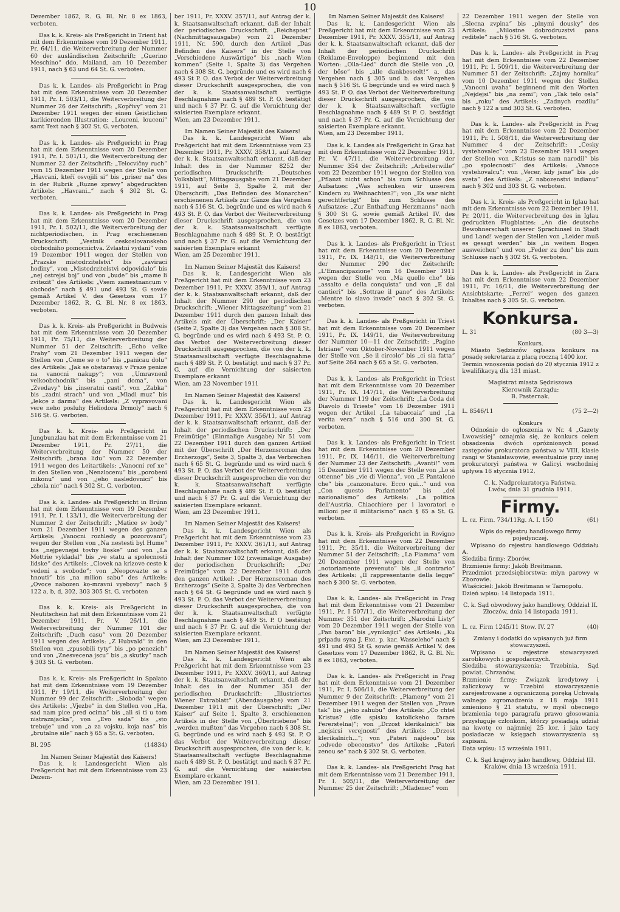10
Dezember 1862, R. G. Bl. Nr. 8 ex 1863, verboten.
Das k. k. Kreis- als Preßgericht in Trient hat mit dem Erkenntnisse vom 19 Dezember 1911, Pr. 64/11, die Weiterverbreitung der Nummer 60 der ausländischen Zeitschrift: „Guerino Meschino“ ddo. Mailand, am 10 Dezember 1911, nach § 63 und 64 St. G. verboten.
Das k. k. Landes- als Preßgericht in Prag hat mit dem Erkenntnisse vom 20 Dezember 1911, Pr. I. 503/11, die Weiterverbreitung der Nummer 26 der Zeitschrift: „Kopřivy“ vom 21 Dezember 1911 wegen der einen Geistlichen karikierenden Illustration: „Louceni, louceni“ samt Text nach § 302 St. G. verboten.
Das k. k. Landes- als Preßgericht in Prag hat mit dem Erkenntnisse vom 20 Dezember 1911, Pr. I. 501/11, die Weiterverbreitung der Nummer 22 der Zeitschrift: „Telocvičny ruch“ vom 15 Dezember 1911 wegen der Stelle von „Havrani, kteří osvojili si“ bis „priser na“ des in der Rubrik „Ruzne zpravy“ abgedruckten Artikels: „Havrani..“ nach § 302 St. G. verboten.
Das k. k. Landes- als Preßgericht in Prag hat mit dem Erkenntnisse vom 20 Dezember 1911, Pr. I. 502/11, die Weiterverbreitung der nichtperiodischen, in Prag erschienenen Druckschrift: „Vestnik ceskoslovanskeho obchodniho pomocnictva. Zvlastni vydani“ vom 19 Dezember 1911 wegen der Stellen von „Prazske mistodrzitelstvi“ bis „zaviraci hodiny“, von „Mistodrzitelstvi odpovidalo“ bis „nej ostrejsi boj“ und von „bude“ bis „mame li zvitezit“ des Artikels: „Vsem zamestnancum v obchode“ nach § 491 und 493 St. G sowie gemäß Artikel V. des Gesetzes vom 17 Dezember 1862, R. G. Bl. Nr. 8 ex 1863, verboten.
Das k. k. Kreis- als Preßgericht in Budweis hat mit dem Erkenntnisse vom 20 Dezember 1911, Pr. 75/11, die Weiterverbreitung der Nummer 51 der Zeitschrift: „Echo velke Prahy“ vom 21 Dezember 1911 wegen der Stellen von „Ceme se o to“ bis „panicau dolu“ des Artikels: „Jak se obstaravaji v Praze penize na vanocni nakupy“; von „Umravnenl velkoobchodnik“ bis „pani doma“, von „Zvedavy“ bis „inseratni casti“, von „Zabka“ bis „zadni strach“ und von „Mladi muz“ bis „lekce z darma“ des Artikels: „Z vypravovani vere neho posluhy Heliodora Drmoly“ nach § 516 St. G. verboten.
Das k. k. Kreis- als Preßgericht in Jungbunzlau hat mit dem Erkenntnisse vom 21 Dezember 1911, Pr. 27/11, die Weiterverbreitung der Nummer 50 der Zeitschrift: „brana lidu“ vom 22 Dezember 1911 wegen des Leitartikels: „Vanocni ref xe“ in den Stellen von „Nenzlocenu“ bis „porobeni mikonu“ und von „jeho nasledovnici“ bis „zhola nic“ nach § 302 St. G. verboten.
Das k. k. Landes- als Preßgericht in Brünn hat mit dem Erkenntnisse vom 19 Dezember 1911, Pr. I. 133/11, die Weiterverbreitung der Nummer 2 der Zeitschrift: „Matice sv body“ vom 21 Dezember 1911 wegen des ganzen Artikels: „Vanocni rozhledy a pozorovani“; wegen der Stellen von „Na nestesti byl Hume“ bis „nejpevnejsi tovhy lioske“ und von „La Mettrie vykladal“ bis „ve statu a spolecnosti lidske“ des Artikels: „Clovek na krizove ceste k vedeni a svobode“; von „Neopovazte se s hnouti“ bis „na milion sabu“ des Artikels: „Ovoce nabozen ko-mravni vyebovy“ nach § 122 a, b, d, 302, 303 305 St. G. verboten
Das k. k. Kreis- als Preßgericht in Neutitschein hat mit dem Erkenntnisse vom 21 Dezember 1911, Pr. V. 26/11, die Weiterverbreitung der Nummer 101 der Zeitschrift: „Duch casu“ vom 20 Dezember 1911 wegen des Artikels: „Z Hubvald“ in den Stellen von „zpusobili tyty“ bis „po penezich“ und von „Znesvecena jscu“ bis „a skutky“ nach § 303 St. G. verboten.
Das k. k. Kreis- als Preßgericht in Spalato hat mit dem Erkenntnisse vom 19 Dezember 1911, Pr 19/11, die Weiterverbreitung der Nummer 99 der Zeitschrift: „Sloboda“ wegen des Artikels: „Vjezbe“ in den Stellen von „Ha, sad nam pice pred ocima“ bis „ali si ti u tom nistraznjacka“, von „Evo sada“ bis „sto trebuje“ und von „a za vojsku, koja nas“ bis „brutalne sile“ nach § 65 a St. G. verboten.
Bl. 295 (14834)
Im Namen Seiner Majestät des Kaisers!
Das k. k Landesgericht Wien als Preßgericht hat mit dem Erkenntnisse vom 23 Dezem-
ber 1911, Pr. XXXV. 357/11, auf Antrag der k. k. Staatsanwaltschaft erkannt, daß der Inhalt der periodischen Druckschrift. „Reichspost“ (Nachmittagsausgabe) vom 21 Dezember 1911, Nr. 590, durch den Artikel „Das Befinden des Kaisers“ in der Stelle von „Verschiedene Auswärtige“ bis „nach Wien kommen“ (Seite 1, Spalte 3) das Vergehen nach § 308 St. G. begründe und es wird nach § 493 St P. O. das Verbot der Weiterverbreitung dieser Druckschrift ausgesprochen, die von der k. k. Staatsanwaltschaft verfügte Beschlagnahme nach § 489 St. P. O. bestätigt und nach § 37 Pr. G. auf die Vernichtung der saisierten Exemplare erkannt.
Wien, am 23 Dezember 1911.
Im Namen Seiner Majestät des Kaisers!
Das k. k. Landesgericht Wien als Preßgericht hat mit dem Erkenntnisse vom 23 Dezember 1911, Pr. XXXV. 358/11, auf Antrag der k. k. Staatsanwaltschaft erkannt, daß der Inhalt des in der Nummer 8252 der periodischen Druckschrift: „Deutsches Volksblatt“, Mittagsausgabe vom 21 Dezember 1911, auf Seite 3, Spalte 2, mit der Überschrift: „Das Befinden des Monarchen“ erschienenen Artikels zur Gänze das Vergehen nach § 516 St. G. begründe und es wird nach § 493 St. P. O. das Verbot der Weiterverbreitung dieser Druckschrift ausgesprochen, die von der k. k. Staatsanwaltschaft verfügte Beschlagnahme nach § 489 St. P. O. bestätigt und nach § 37 Pr. G. auf die Vernichtung der saisierten Exemplare erkannt
Wien, am 25 Dezember 1911.
Im Namen Seiner Majestät des Kaisers!
Das k. k. Landesgericht Wien als Preßgericht hat mit dem Erkenntnisse vom 23 Dezember 1911, Pr. XXXV. 359/11, auf Antrag der k. k. Staatsanwaltschaft erkannt, daß der Inhalt der Nummer 290 der periodischen Druckschrift: „Wiener Mittagszeitung“ vom 21 Dezember 1911 durch den ganzen Inhalt des Artikels mit der Überschrift: „Der Kaiser“ (Seite 2, Spalte 3) das Vergehen nach § 308 St. G. begründe und es wird nach § 493 St. P. O. das Verbot der Weiterverbreitung dieser Druckschrift ausgesprochen, die von der k. k. Staatsanwaltschaft verfügte Beschlagnahme nach § 489 St. P. O. bestätigt und nach § 37 Pr. G. auf die Vernichtung der saisierten Exemplare erkannt
Wien, am 23 November 1911
Im Namen Seiner Majestät des Kaisers!
Das k. k. Landesgericht Wien als Preßgericht hat mit dem Erkenntnisse vom 23 Dezember 1911, Pr. XXXV. 356/11, auf Antrag der k. k. Staatsanwaltschaft erkannt, daß der Inhalt der periodischen Druckschrift: „Der Freimütige“ (Einmalige Ausgabe) Nr 51 vom 22 Dezember 1911 durch den ganzen Artikel mit der Überschrift „Der Herzensroman des Erzherzogs“, Seite 3, Spalte 3, das Verbrechen nach § 65 St. G. begründe und es wird nach § 493 St. P. O. das Verbot der Weiterverbreitung dieser Druckschrift ausgesprochen die von der k. k. Staatsanwaltschaft verfügte Beschlagnahme nach § 489 St. P. O. bestätigt und nach § 37 Pr. G. auf die Vernichtung der saisierten Exemplare erkannt.
Wien, am 23 Dezember 1911.
Im Namen Seiner Majestät des Kaisers!
Das k. k. Landesgericht Wien als Preßgericht hat mit dem Erkenntnisse vom 23 Dezember 1911, Pr. XXXV. 361/11, auf Antrag der k. k. Staatsanwaltschaft erkannt, daß der Inhalt der Nummer 102 (zweimalige Ausgabe) der periodischen Druckschrift: „Der Freimütige“ vom 22 Dezember 1911 durch den ganzen Artikel: „Der Herzensroman des Erzherzogs“ (Seite 3, Spalte 3) das Verbrechen nach § 64 St. G begründe und es wird nach § 493 St. P. O. das Verbot der Weiterverbreitung dieser Druckschrift ausgesprochen, die von der k. k. Staatsanwaltschaft verfügte Beschlagnahme nach § 489 St. P. O bestätigt und nach § 37 Pr. G. auf die Vernichtung der saisierten Exemplare erkannt.
Wien, am 23 Dezember 1911.
Im Namen Seiner Majestät des Kaisers!
Das k. k. Landesgericht Wien als Preßgericht hat mit dem Erkenntnisse vom 23 Dezember 1911, Pr. XXXV. 360/11, auf Antrag der k. k. Staatsanwaltschaft erkannt, daß der Inhalt des in der Nummer 351 der periodischen Druckschrift: „Illustriertes Wiener Extrablatt“ (Abendausgabe) vom 21 Dezember 1911 mit der Überschrift: „Der Kaiser“ auf Seite 1, Spalte 3, erschienenen Artikels in der Stelle von „Übertriebene“ bis „werden mußten“ das Vergehen nach § 308 St. G. begründe und es wird nach § 493 St. P. O das Verbot der Weiterverbreitung dieser Druckschrift ausgesprochen, die von der k. k. Staatsanwaltschaft verfügte Beschlagnahme nach § 489 St. P. O. bestätigt und nach § 37 Pr. G. auf die Vernichtung der saisierten Exemplare erkannt.
Wien, am 23 Dezember 1911.
Im Namen Seiner Majestät des Kaisers!
Das k. k. Landesgericht Wien als Preßgericht hat mit dem Erkenntnisse vom 23 Dezember 1911, Pr. XXXV. 355/11, auf Antrag der k. k. Staatsanwaltschaft erkannt, daß der Inhalt der periodischen Druckschrift (Reklame-Enveloppe) beginnend mit den Worten: „Olla-Lied“ durch die Stelle von „O, der böse“ bis „alle dankbeseelt!“ a. das Vergehen nach § 305 und b. das Vergehen nach § 516 St. G begründe und es wird nach § 493 St. P. O. das Verbot der Weiterverbreitung dieser Druckschrift ausgesprochen, die von der k. k Staatsanwaltschaft verfügte Beschlagnahme nach § 489 St P. O. bestätigt und nach § 37 Pr. G. auf die Vernichtung der saisierten Exemplare erkannt.
Wien, am 23 Dezember 1911.
Das k. k. Landes als Preßgericht in Graz hat mit dem Erkenntnisse vom 22 Dezember 1911, Pr. V. 47/11, die Weiterverbreitung der Nummer 354 der Zeitschrift: „Arbeiterwille“ vom 22 Dezember 1911 wegen der Stellen von „Pflanzt nicht schon“ bis zum Schlusse des Aufsatzes: „Was schenken wir unserem Kindern zu Weihnachten?“; von „Es war nicht gerechtfertigt“ bis zum Schlusse des Aufsatzes: „Zur Enthaftung Herzmanns“ nach § 300 St G. sowie gemäß Artikel IV. des Gesetzes vom 17 Dezember 1862, R. G. Bl. Nr. 8 ex 1863, verboten.
Das k. k. Landes- als Preßgericht in Triest hat mit dem Erkenntnisse vom 20 Dezember 1911, Pr. IX. 148/11, die Weiterverbreitung der Nummer 290 der Zeitschrift: „L'Emancipazione“ vom 16 Dezember 1911 wegen der Stelle von „Ma quello che“ bis „assalto e della conquista“ und von „E dai cantieri“ bis „Sottrae il pane“ des Artikels: „Mentre lo slavo invade“ nach § 302 St. G. verboten.
Das k. k. Landes- als Preßgericht in Triest hat mit dem Erkenntnisse vom 20 Dezember 1911, Pr. IX. 149/11, die Weiterverbreitung der Nummer 10—11 der Zeitschrift: „Pagine Istriane“ vom Oktober-November 1911 wegen der Stelle von „Se il circolo“ bis „ci sia fatta“ auf Seite 264 nach § 65 a St. G. verboten.
Das k. k. Landes- als Preßgericht in Triest hat mit dem Erkenntnisse vom 20 Dezember 1911, Pr. IX. 147/11, die Weiterverbreitung der Nummer 119 der Zeitschrift: „La Coda del Diavolo di Trieste“ vom 16 Dezember 1911 wegen der Artikel „La tabaccaia“ und „La verita vera“ nach § 516 und 300 St. G. verboten.
Das k. k. Landes- als Preßgericht in Triest hat mit dem Erkenntnisse vom 20 Dezember 1911, Pr. IX. 146/11, die Weiterverbreitung der Nummer 23 der Zeitschrift: „Avanti!“ vom 15 Dezember 1911 wegen der Stelle von „Lo si ottenne“ bis „vie di Vienna“, von „E Pantalone che“ bis „canzonature. Ecco qui...“ und von „Con questo Parlamento“ bis „del nazionalismo“ des Artikels: „La politica dell'Austria. Chiacchiere per i lavoratori e milioni per il militarismo“ nach § 65 a St. G. verboten.
Das k. k. Kreis- als Preßgericht in Rovigno hat mit dem Erkenntnisse vom 22 Dezember 1911, Pr. 35/11, die Weiterverbreitung der Nummer 51 der Zeitschrift: „La Fiamma“ vom 20 Dezember 1911 wegen der Stelle von „notoriamente prevenuto“ bis „il contrario“ des Artikels: „Il rappresentante della legge“ nach § 300 St. G. verboten.
Das k. k. Landes- als Preßgericht in Prag hat mit dem Erkenntnisse vom 21 Dezember 1911, Pr. I 507/11, die Weiterverbreitung der Nummer 351 der Zeitschrift: „Narodni Listy“ vom 20 Dezember 1911 wegen der Stelle von „Pan baron“ bis „vyniknjici“ des Artikels: „Ku pripadu syna J. Exc. p. kar. Wasseleho“ nach § 491 und 493 St G. sowie gemäß Artikel V. des Gesetzes vom 17 Dezember 1862, R. G. Bl. Nr. 8 ex 1863, verboten.
Das k. k. Landes- als Preßgericht in Prag hat mit dem Erkenntnisse vom 21 Dezember 1911, Pr. I. 506/11, die Weiterverbreitung der Nummer 9 der Zeitschrift: „Plameny“ vom 21 Dezember 1911 wegen der Stellen von „Prave tak“ bis „jeho zahubu“ des Artikels: „Co chtel Kristus? (dle spisku katolickeho farare Fererstelna)“; von „Drzost klerikalnich“ bis „nejsirsi verejnosti“ des Artikels: „Drzost klerikalnich...“; von „Pateri najdeou“ bis „odvede obecenstvo“ des Artikels: „Pateri zenou se“ nach § 302 St. G. verboten.
Das k. k. Landes- als Preßgericht Prag hat mit dem Erkenntnisse vom 21 Dezember 1911, Pr. I. 505/11, die Weiterverbreitung der Nummer 25 der Zeitschrift: „Mladenec“ vom
22 Dezember 1911 wegen der Stelle von „Slecna zvpina“ bis „plnymi dousky“ des Artikels: „Milostne dobrodruzstvi pana reditele“ nach § 516 St. G. verboten.
Das k. k. Landes- als Preßgericht in Prag hat mit dem Erkenntnisse vom 22 Dezember 1911, Pr. I. 509/11, die Weiterverbreitung der Nummer 51 der Zeitschrift: „Zajmy horniku“ vom 10 Dezember 1911 wegen der Stellen „Vanocni uvaha“ beginnend mit den Worten „Nejdejsi“ bis „na zemi“; von „Tak telo osla“ bis „roku“ des Artikels: „Zadnych rozdilu“ nach § 122 a und 303 St. G. verboten.
Das k. k. Landes- als Preßgericht in Prag hat mit dem Erkenntnisse vom 22 Dezember 1911, Pr. I. 508/11, die Weiterverbreitung der Nummer 4 der Zeitschrift: „Cesky vystehovalec“ vom 23 Dezember 1911 wegen der Stellen von „Kristus se nam narodil“ bis „po spolecnosti“ des Artikels: „Vanoce vystehovalcu“; von „Vecer, kdy jsme“ bis „do sveta“ des Artikels: „Z nabozenstvi indianu“ nach § 302 und 303 St. G. verboten.
Das k. k. Kreis- als Preßgericht in Iglau hat mit dem Erkenntnisse vom 22 Dezember 1911, Pr. 20/11, die Weiterverbreitung des in Iglau gedruckten Flugblattes: „An die deutsche Bewohnerschaft unserer Sprachinsel in Stadt und Land! wegen der Stellen von „Leider muß es gesagt werden“ bis „in weitem Bogen ausweichen“ und von „Feder zu den“ bis zum Schlusse nach § 302 St. G. verboten.
Das k. k. Landes- als Preßgericht in Zara hat mit dem Erkenntnisse vom 22 Dezember 1911, Pr. 16/11, die Weiterverbreitung der Ansichtskarte; „Ferrei“ wegen des ganzen Inhaltes nach § 305 St. G. verboten.
Konkursa.
L. 31 (80 3—3)
Konkurs.
Miasto Sędziszów ogłasza konkurs na posadę sekretarza z płacą roczną 1400 kor.
Termin wnoszenia podań do 20 stycznia 1912 z kwalifikacyą dla 131 miast.
Magistrat miasta Sędziszowa
Kierownik Zarządu:
B. Pasternak.
L. 8546/11 (75 2—2)
Konkurs
Odnośnie do ogłoszenia w Nr. 4 „Gazety Lwowskiej“ oznajmia się, że konkurs celem obsadzenia dwóch opróżnionych posad zastępców prokuratora państwa w VIII. klasie rangi w Stanisławowie, ewentualnie przy innej prokuratoryi państwa w Galicyi wschodniej upływa 16 stycznia 1912.
C. k. Nadprokuratorya Państwa.
Lwów, dnia 31 grudnia 1911.
Firmy.
L. cz. Firm. 734/11Rg. A. I. 150 (61)
Wpis do rejestru handlowego firmy pojedynczej.
Wpisano do rejestru handlowego Oddziału A.
Siedziba firmy: Zborów.
Brzmienie firmy: Jakób Breitmann.
Przedmiot przedsiębiorstwa: młyn parowy w Zborowie.
Właściciel: Jakób Breitmann w Tarnopolu.
Dzień wpisu: 14 listopada 1911.
C. k. Sąd obwodowy jako handlowy, Oddział II.
Złoczów, dnia 14 listopada 1911.
L. cz. Firm 1245/11 Stow. IV. 27 (40)
Zmiany i dodatki do wpisanych już firm stowarzyszeń.
Wpisano w rejestrze stowarzyszeń zarobkowych i gospodarczych.
Siedziba stowarzyszenia: Trzebinia, Sąd powiat. Chrzanów.
Brzmienie firmy: Związek kredytowy i zaliczkowy w Trzebini stowarzyszenie zarejestrowane z ograniczoną poręką Uchwałą walnego zgromadzenia z 18 maja 1911 zmieniono § 21 statutu, w myśl obecnego brzmienia tego paragrafu prawo głosowania przysługuje członkom, którzy posiadają udział na kwotę co najmniej 25 kor. i jako tacy posiadacze w księgach stowarzyszenia są zapisani.
Data wpisu: 15 września 1911.
C. k. Sąd krajowy jako handlowy, Oddział III.
Kraków, dnia 13 września 1911.